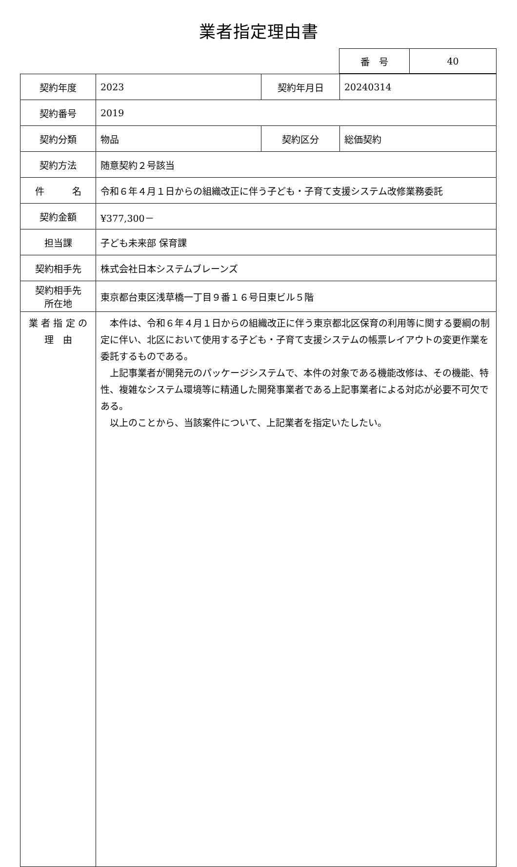業者指定理由書
| 番 号 | 40 |
| 契約年度 | 2023 | 契約年月日 | 20240314 |
| 契約番号 | 2019 | | |
| 契約分類 | 物品 | 契約区分 | 総価契約 |
| 契約方法 | 随意契約２号該当 | | |
| 件 名 | 令和６年４月１日からの組織改正に伴う子ども・子育て支援システム改修業務委託 | | |
| 契約金額 | ¥377,300－ | | |
| 担当課 | 子ども未来部 保育課 | | |
| 契約相手先 | 株式会社日本システムブレーンズ | | |
| 契約相手先 所在地 | 東京都台東区浅草橋一丁目９番１６号日東ビル５階 | | |
| 業 者 指 定 の 理 由 | 本件は、令和６年４月１日からの組織改正に伴う東京都北区保育の利用等に関する要綱の制定に伴い、北区において使用する子ども・子育て支援システムの帳票レイアウトの変更作業を委託するものである。 上記事業者が開発元のパッケージシステムで、本件の対象である機能改修は、その機能、特性、複雑なシステム環境等に精通した開発事業者である上記事業者による対応が必要不可欠である。 以上のことから、当該案件について、上記業者を指定いたしたい。 | | |